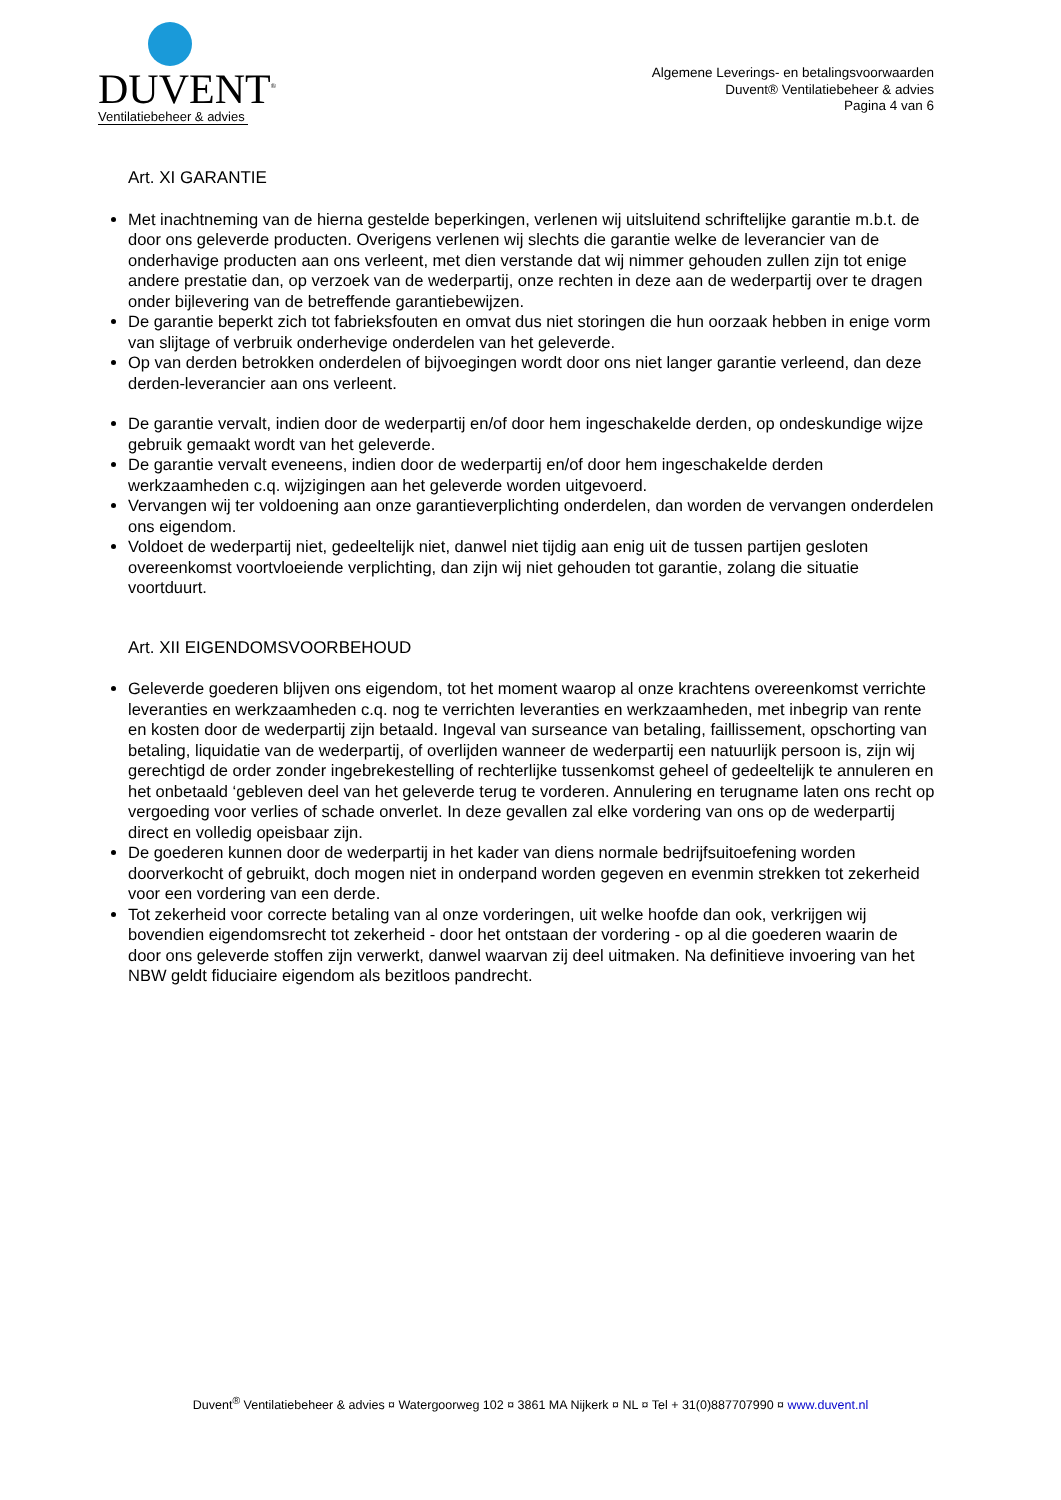DUVENT<sup>®</sup>
Ventilatiebeheer & advies
Algemene Leverings- en betalingsvoorwaarden
Duvent® Ventilatiebeheer & advies
Pagina 4 van 6
Art. XI GARANTIE
Met inachtneming van de hierna gestelde beperkingen, verlenen wij uitsluitend schriftelijke garantie m.b.t. de door ons geleverde producten. Overigens verlenen wij slechts die garantie welke de leverancier van de onderhavige producten aan ons verleent, met dien verstande dat wij nimmer gehouden zullen zijn tot enige andere prestatie dan, op verzoek van de wederpartij, onze rechten in deze aan de wederpartij over te dragen onder bijlevering van de betreffende garantiebewijzen.
De garantie beperkt zich tot fabrieksfouten en omvat dus niet storingen die hun oorzaak hebben in enige vorm van slijtage of verbruik onderhevige onderdelen van het geleverde.
Op van derden betrokken onderdelen of bijvoegingen wordt door ons niet langer garantie verleend, dan deze derden-leverancier aan ons verleent.
De garantie vervalt, indien door de wederpartij en/of door hem ingeschakelde derden, op ondeskundige wijze gebruik gemaakt wordt van het geleverde.
De garantie vervalt eveneens, indien door de wederpartij en/of door hem ingeschakelde derden werkzaamheden c.q. wijzigingen aan het geleverde worden uitgevoerd.
Vervangen wij ter voldoening aan onze garantieverplichting onderdelen, dan worden de vervangen onderdelen ons eigendom.
Voldoet de wederpartij niet, gedeeltelijk niet, danwel niet tijdig aan enig uit de tussen partijen gesloten overeenkomst voortvloeiende verplichting, dan zijn wij niet gehouden tot garantie, zolang die situatie voortduurt.
Art. XII EIGENDOMSVOORBEHOUD
Geleverde goederen blijven ons eigendom, tot het moment waarop al onze krachtens overeenkomst verrichte leveranties en werkzaamheden c.q. nog te verrichten leveranties en werkzaamheden, met inbegrip van rente en kosten door de wederpartij zijn betaald. Ingeval van surseance van betaling, faillissement, opschorting van betaling, liquidatie van de wederpartij, of overlijden wanneer de wederpartij een natuurlijk persoon is, zijn wij gerechtigd de order zonder ingebrekestelling of rechterlijke tussenkomst geheel of gedeeltelijk te annuleren en het onbetaald ‘gebleven deel van het geleverde terug te vorderen. Annulering en terugname laten ons recht op vergoeding voor verlies of schade onverlet. In deze gevallen zal elke vordering van ons op de wederpartij direct en volledig opeisbaar zijn.
De goederen kunnen door de wederpartij in het kader van diens normale bedrijfsuitoefening worden doorverkocht of gebruikt, doch mogen niet in onderpand worden gegeven en evenmin strekken tot zekerheid voor een vordering van een derde.
Tot zekerheid voor correcte betaling van al onze vorderingen, uit welke hoofde dan ook, verkrijgen wij bovendien eigendomsrecht tot zekerheid - door het ontstaan der vordering - op al die goederen waarin de door ons geleverde stoffen zijn verwerkt, danwel waarvan zij deel uitmaken. Na definitieve invoering van het NBW geldt fiduciaire eigendom als bezitloos pandrecht.
Duvent<sup>®</sup> Ventilatiebeheer & advies ¤ Watergoorweg 102 ¤ 3861 MA Nijkerk ¤ NL ¤ Tel + 31(0)887707990 ¤ www.duvent.nl